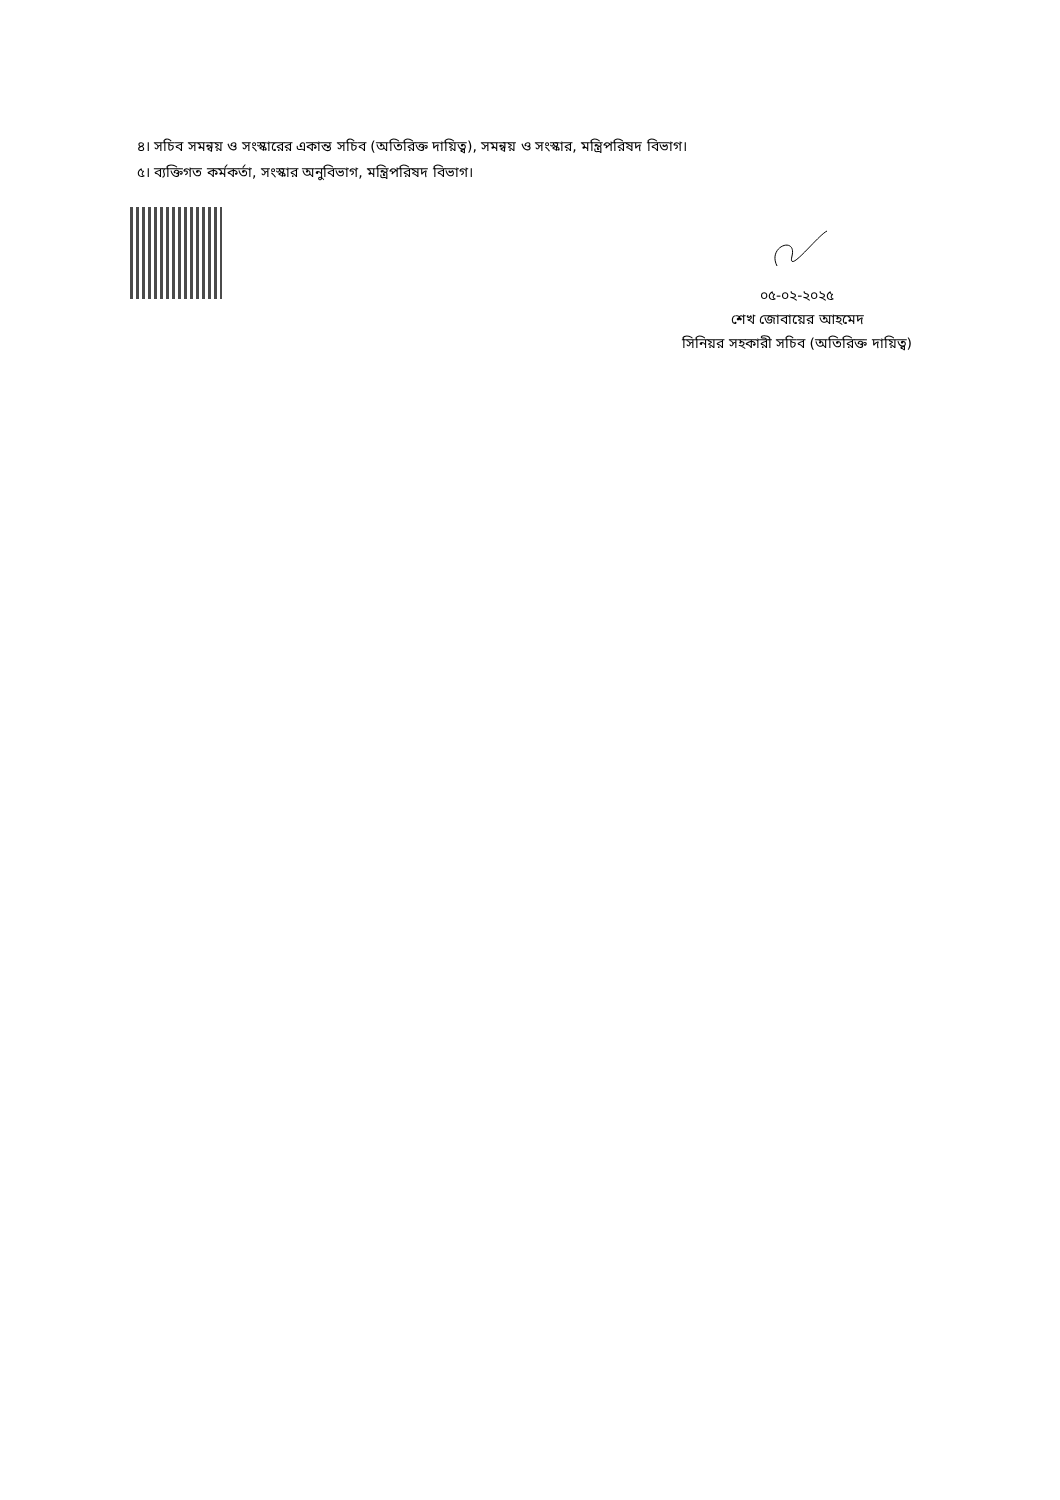৪। সচিব সমন্বয় ও সংস্কারের একান্ত সচিব (অতিরিক্ত দায়িত্ব), সমন্বয় ও সংস্কার, মন্ত্রিপরিষদ বিভাগ।
৫। ব্যক্তিগত কর্মকর্তা, সংস্কার অনুবিভাগ, মন্ত্রিপরিষদ বিভাগ।
০৫-০২-২০২৫
শেখ জোবায়ের আহমেদ
সিনিয়র সহকারী সচিব (অতিরিক্ত দায়িত্ব)